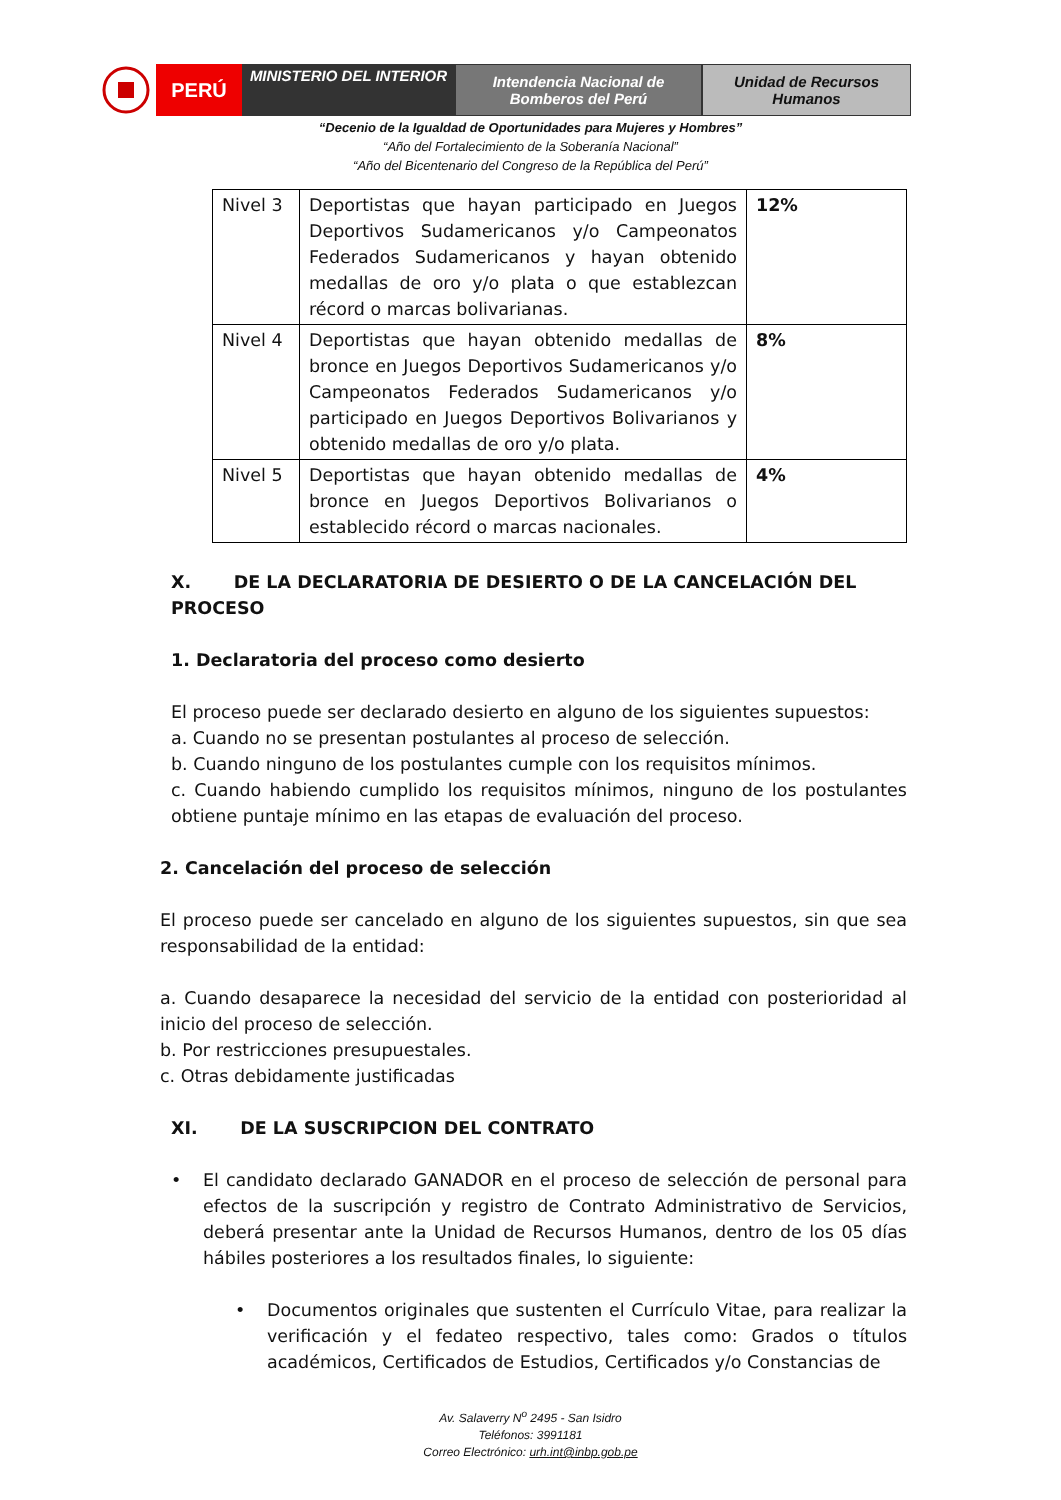PERÚ
MINISTERIO DEL INTERIOR
Intendencia Nacional de
Bomberos del Perú
Unidad de Recursos
Humanos
“Decenio de la Igualdad de Oportunidades para Mujeres y Hombres”
“Año del Fortalecimiento de la Soberanía Nacional”
“Año del Bicentenario del Congreso de la República del Perú”
| Nivel 3 | Deportistas que hayan participado en Juegos Deportivos Sudamericanos y/o Campeonatos Federados Sudamericanos y hayan obtenido medallas de oro y/o plata o que establezcan récord o marcas bolivarianas. | 12% |
| Nivel 4 | Deportistas que hayan obtenido medallas de bronce en Juegos Deportivos Sudamericanos y/o Campeonatos Federados Sudamericanos y/o participado en Juegos Deportivos Bolivarianos y obtenido medallas de oro y/o plata. | 8% |
| Nivel 5 | Deportistas que hayan obtenido medallas de bronce en Juegos Deportivos Bolivarianos o establecido récord o marcas nacionales. | 4% |
X. DE LA DECLARATORIA DE DESIERTO O DE LA CANCELACIÓN DEL PROCESO
1. Declaratoria del proceso como desierto
El proceso puede ser declarado desierto en alguno de los siguientes supuestos:
a. Cuando no se presentan postulantes al proceso de selección.
b. Cuando ninguno de los postulantes cumple con los requisitos mínimos.
c. Cuando habiendo cumplido los requisitos mínimos, ninguno de los postulantes obtiene puntaje mínimo en las etapas de evaluación del proceso.
2. Cancelación del proceso de selección
El proceso puede ser cancelado en alguno de los siguientes supuestos, sin que sea responsabilidad de la entidad:
a. Cuando desaparece la necesidad del servicio de la entidad con posterioridad al inicio del proceso de selección.
b. Por restricciones presupuestales.
c. Otras debidamente justificadas
XI. DE LA SUSCRIPCION DEL CONTRATO
• El candidato declarado GANADOR en el proceso de selección de personal para efectos de la suscripción y registro de Contrato Administrativo de Servicios, deberá presentar ante la Unidad de Recursos Humanos, dentro de los 05 días hábiles posteriores a los resultados finales, lo siguiente:
• Documentos originales que sustenten el Currículo Vitae, para realizar la verificación y el fedateo respectivo, tales como: Grados o títulos académicos, Certificados de Estudios, Certificados y/o Constancias de
Av. Salaverry N<sup>o</sup> 2495 - San Isidro
Teléfonos: 3991181
Correo Electrónico: urh.int@inbp.gob.pe